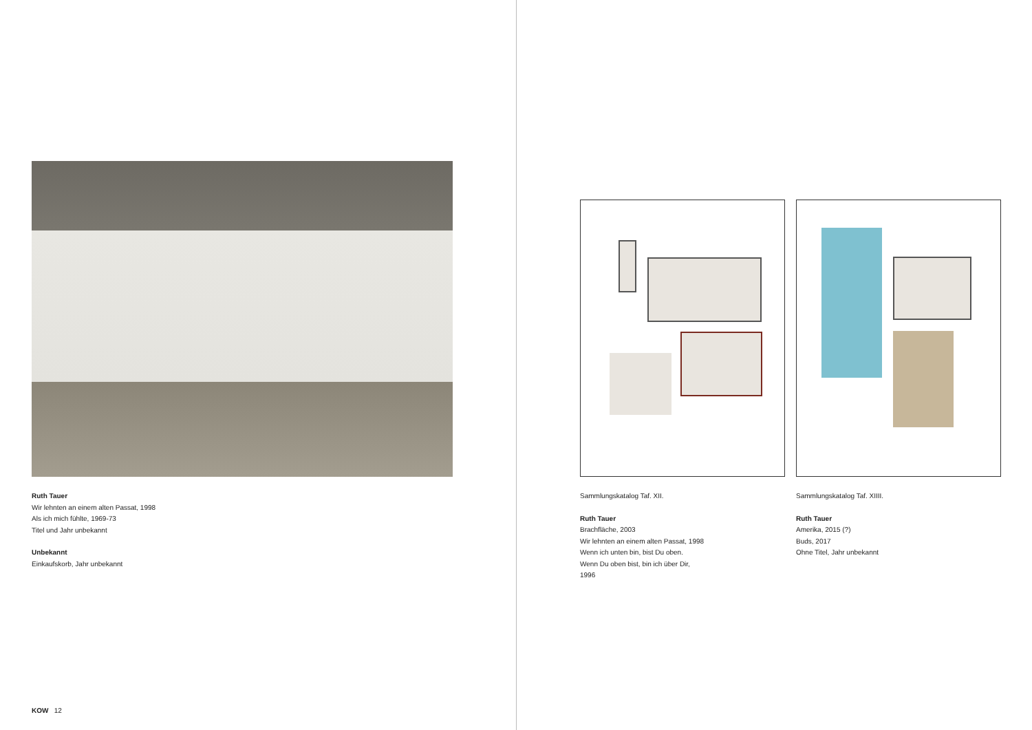Ruth Tauer
Wir lehnten an einem alten Passat, 1998
Als ich mich fühlte, 1969-73
Titel und Jahr unbekannt
Unbekannt
Einkaufskorb, Jahr unbekannt
Sammlungskatalog Taf. XII.
Ruth Tauer
Brachfläche, 2003
Wir lehnten an einem alten Passat, 1998
Wenn ich unten bin, bist Du oben.
Wenn Du oben bist, bin ich über Dir,
1996
Sammlungskatalog Taf. XIIII.
Ruth Tauer
Amerika, 2015 (?)
Buds, 2017
Ohne Titel, Jahr unbekannt
KOW 12